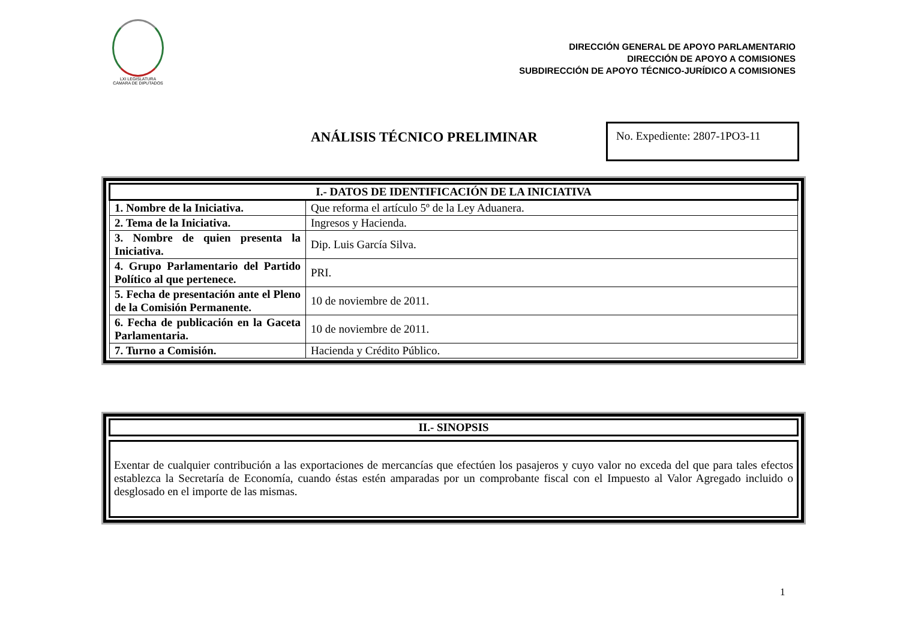LXI LEGISLATURA
CÁMARA DE DIPUTADOS
DIRECCIÓN GENERAL DE APOYO PARLAMENTARIO
DIRECCIÓN DE APOYO A COMISIONES
SUBDIRECCIÓN DE APOYO TÉCNICO-JURÍDICO A COMISIONES
ANÁLISIS TÉCNICO PRELIMINAR
No. Expediente: 2807-1PO3-11
| I.- DATOS DE IDENTIFICACIÓN DE LA INICIATIVA | |
| --- | --- |
| 1. Nombre de la Iniciativa. | Que reforma el artículo 5º de la Ley Aduanera. |
| 2. Tema de la Iniciativa. | Ingresos y Hacienda. |
| 3. Nombre de quien presenta la Iniciativa. | Dip. Luis García Silva. |
| 4. Grupo Parlamentario del Partido Político al que pertenece. | PRI. |
| 5. Fecha de presentación ante el Pleno de la Comisión Permanente. | 10 de noviembre de 2011. |
| 6. Fecha de publicación en la Gaceta Parlamentaria. | 10 de noviembre de 2011. |
| 7. Turno a Comisión. | Hacienda y Crédito Público. |
| II.- SINOPSIS |
| --- |
Exentar de cualquier contribución a las exportaciones de mercancías que efectúen los pasajeros y cuyo valor no exceda del que para tales efectos establezca la Secretaría de Economía, cuando éstas estén amparadas por un comprobante fiscal con el Impuesto al Valor Agregado incluido o desglosado en el importe de las mismas.
1